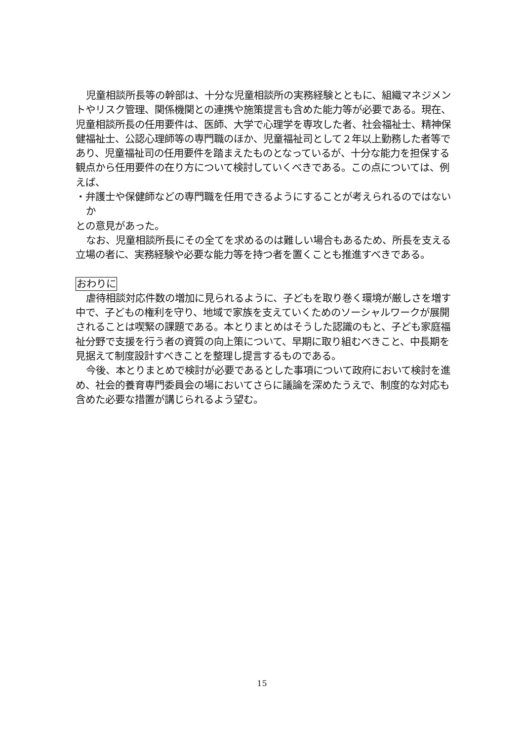児童相談所長等の幹部は、十分な児童相談所の実務経験とともに、組織マネジメントやリスク管理、関係機関との連携や施策提言も含めた能力等が必要である。現在、児童相談所長の任用要件は、医師、大学で心理学を専攻した者、社会福祉士、精神保健福祉士、公認心理師等の専門職のほか、児童福祉司として２年以上勤務した者等であり、児童福祉司の任用要件を踏まえたものとなっているが、十分な能力を担保する観点から任用要件の在り方について検討していくべきである。この点については、例えば、
・弁護士や保健師などの専門職を任用できるようにすることが考えられるのではないか
との意見があった。
なお、児童相談所長にその全てを求めるのは難しい場合もあるため、所長を支える立場の者に、実務経験や必要な能力等を持つ者を置くことも推進すべきである。
おわりに
虐待相談対応件数の増加に見られるように、子どもを取り巻く環境が厳しさを増す中で、子どもの権利を守り、地域で家族を支えていくためのソーシャルワークが展開されることは喫緊の課題である。本とりまとめはそうした認識のもと、子ども家庭福祉分野で支援を行う者の資質の向上策について、早期に取り組むべきこと、中長期を見据えて制度設計すべきことを整理し提言するものである。
今後、本とりまとめで検討が必要であるとした事項について政府において検討を進め、社会的養育専門委員会の場においてさらに議論を深めたうえで、制度的な対応も含めた必要な措置が講じられるよう望む。
15